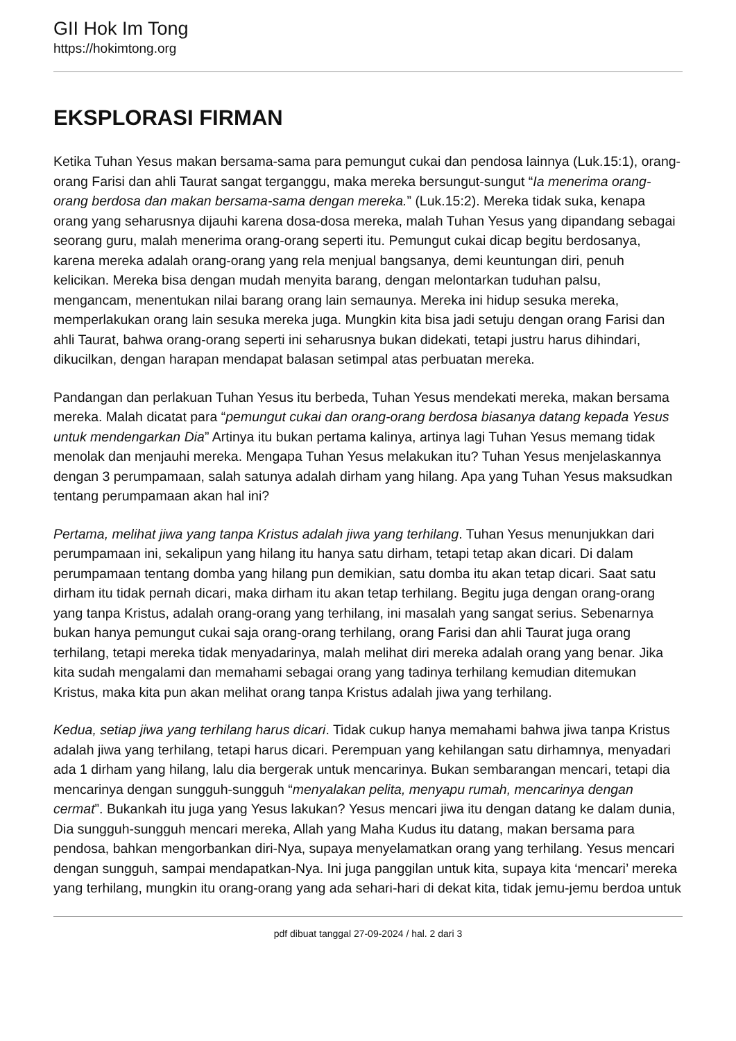GII Hok Im Tong
https://hokimtong.org
EKSPLORASI FIRMAN
Ketika Tuhan Yesus makan bersama-sama para pemungut cukai dan pendosa lainnya (Luk.15:1), orang-orang Farisi dan ahli Taurat sangat terganggu, maka mereka bersungut-sungut “Ia menerima orang-orang berdosa dan makan bersama-sama dengan mereka.” (Luk.15:2). Mereka tidak suka, kenapa orang yang seharusnya dijauhi karena dosa-dosa mereka, malah Tuhan Yesus yang dipandang sebagai seorang guru, malah menerima orang-orang seperti itu. Pemungut cukai dicap begitu berdosanya, karena mereka adalah orang-orang yang rela menjual bangsanya, demi keuntungan diri, penuh kelicikan. Mereka bisa dengan mudah menyita barang, dengan melontarkan tuduhan palsu, mengancam, menentukan nilai barang orang lain semaunya. Mereka ini hidup sesuka mereka, memperlakukan orang lain sesuka mereka juga. Mungkin kita bisa jadi setuju dengan orang Farisi dan ahli Taurat, bahwa orang-orang seperti ini seharusnya bukan didekati, tetapi justru harus dihindari, dikucilkan, dengan harapan mendapat balasan setimpal atas perbuatan mereka.
Pandangan dan perlakuan Tuhan Yesus itu berbeda, Tuhan Yesus mendekati mereka, makan bersama mereka. Malah dicatat para “pemungut cukai dan orang-orang berdosa biasanya datang kepada Yesus untuk mendengarkan Dia” Artinya itu bukan pertama kalinya, artinya lagi Tuhan Yesus memang tidak menolak dan menjauhi mereka. Mengapa Tuhan Yesus melakukan itu? Tuhan Yesus menjelaskannya dengan 3 perumpamaan, salah satunya adalah dirham yang hilang. Apa yang Tuhan Yesus maksudkan tentang perumpamaan akan hal ini?
Pertama, melihat jiwa yang tanpa Kristus adalah jiwa yang terhilang. Tuhan Yesus menunjukkan dari perumpamaan ini, sekalipun yang hilang itu hanya satu dirham, tetapi tetap akan dicari. Di dalam perumpamaan tentang domba yang hilang pun demikian, satu domba itu akan tetap dicari. Saat satu dirham itu tidak pernah dicari, maka dirham itu akan tetap terhilang. Begitu juga dengan orang-orang yang tanpa Kristus, adalah orang-orang yang terhilang, ini masalah yang sangat serius. Sebenarnya bukan hanya pemungut cukai saja orang-orang terhilang, orang Farisi dan ahli Taurat juga orang terhilang, tetapi mereka tidak menyadarinya, malah melihat diri mereka adalah orang yang benar. Jika kita sudah mengalami dan memahami sebagai orang yang tadinya terhilang kemudian ditemukan Kristus, maka kita pun akan melihat orang tanpa Kristus adalah jiwa yang terhilang.
Kedua, setiap jiwa yang terhilang harus dicari. Tidak cukup hanya memahami bahwa jiwa tanpa Kristus adalah jiwa yang terhilang, tetapi harus dicari. Perempuan yang kehilangan satu dirhamnya, menyadari ada 1 dirham yang hilang, lalu dia bergerak untuk mencarinya. Bukan sembarangan mencari, tetapi dia mencarinya dengan sungguh-sungguh “menyalakan pelita, menyapu rumah, mencarinya dengan cermat”. Bukankah itu juga yang Yesus lakukan? Yesus mencari jiwa itu dengan datang ke dalam dunia, Dia sungguh-sungguh mencari mereka, Allah yang Maha Kudus itu datang, makan bersama para pendosa, bahkan mengorbankan diri-Nya, supaya menyelamatkan orang yang terhilang. Yesus mencari dengan sungguh, sampai mendapatkan-Nya. Ini juga panggilan untuk kita, supaya kita ‘mencari’ mereka yang terhilang, mungkin itu orang-orang yang ada sehari-hari di dekat kita, tidak jemu-jemu berdoa untuk
pdf dibuat tanggal 27-09-2024 / hal. 2 dari 3